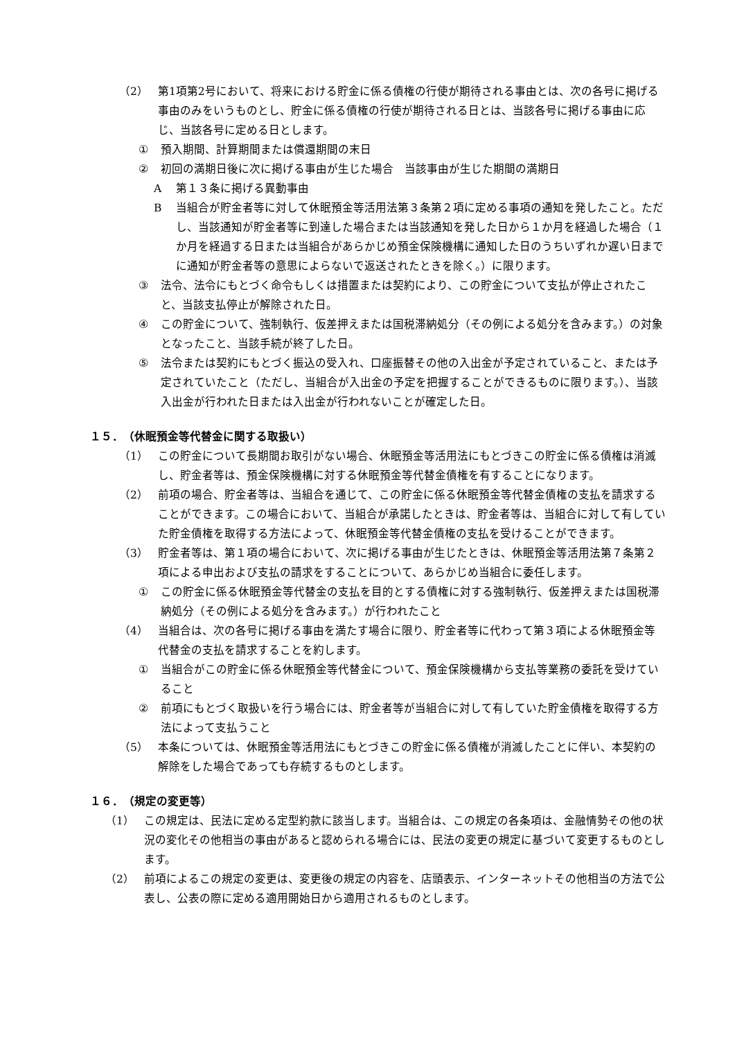（2） 第1項第2号において、将来における貯金に係る債権の行使が期待される事由とは、次の各号に掲げる事由のみをいうものとし、貯金に係る債権の行使が期待される日とは、当該各号に掲げる事由に応じ、当該各号に定める日とします。
① 預入期間、計算期間または償還期間の末日
② 初回の満期日後に次に掲げる事由が生じた場合　当該事由が生じた期間の満期日
A第１３条に掲げる異動事由
B当組合が貯金者等に対して休眠預金等活用法第３条第２項に定める事項の通知を発したこと。ただし、当該通知が貯金者等に到達した場合または当該通知を発した日から１か月を経過した場合（１か月を経過する日または当組合があらかじめ預金保険機構に通知した日のうちいずれか遅い日までに通知が貯金者等の意思によらないで返送されたときを除く。）に限ります。
③ 法令、法令にもとづく命令もしくは措置または契約により、この貯金について支払が停止されたこと、当該支払停止が解除された日。
④ この貯金について、強制執行、仮差押えまたは国税滞納処分（その例による処分を含みます。）の対象となったこと、当該手続が終了した日。
⑤ 法令または契約にもとづく振込の受入れ、口座振替その他の入出金が予定されていること、または予定されていたこと（ただし、当組合が入出金の予定を把握することができるものに限ります。）、当該入出金が行われた日または入出金が行われないことが確定した日。
１５．　（休眠預金等代替金に関する取扱い）
（1） この貯金について長期間お取引がない場合、休眠預金等活用法にもとづきこの貯金に係る債権は消滅し、貯金者等は、預金保険機構に対する休眠預金等代替金債権を有することになります。
（2） 前項の場合、貯金者等は、当組合を通じて、この貯金に係る休眠預金等代替金債権の支払を請求することができます。この場合において、当組合が承諾したときは、貯金者等は、当組合に対して有していた貯金債権を取得する方法によって、休眠預金等代替金債権の支払を受けることができます。
（3） 貯金者等は、第１項の場合において、次に掲げる事由が生じたときは、休眠預金等活用法第７条第２項による申出および支払の請求をすることについて、あらかじめ当組合に委任します。
① この貯金に係る休眠預金等代替金の支払を目的とする債権に対する強制執行、仮差押えまたは国税滞納処分（その例による処分を含みます。）が行われたこと
（4） 当組合は、次の各号に掲げる事由を満たす場合に限り、貯金者等に代わって第３項による休眠預金等代替金の支払を請求することを約します。
① 当組合がこの貯金に係る休眠預金等代替金について、預金保険機構から支払等業務の委託を受けていること
② 前項にもとづく取扱いを行う場合には、貯金者等が当組合に対して有していた貯金債権を取得する方法によって支払うこと
（5） 本条については、休眠預金等活用法にもとづきこの貯金に係る債権が消滅したことに伴い、本契約の解除をした場合であっても存続するものとします。
１６．　（規定の変更等）
（1） この規定は、民法に定める定型約款に該当します。当組合は、この規定の各条項は、金融情勢その他の状況の変化その他相当の事由があると認められる場合には、民法の変更の規定に基づいて変更するものとします。
（2） 前項によるこの規定の変更は、変更後の規定の内容を、店頭表示、インターネットその他相当の方法で公表し、公表の際に定める適用開始日から適用されるものとします。